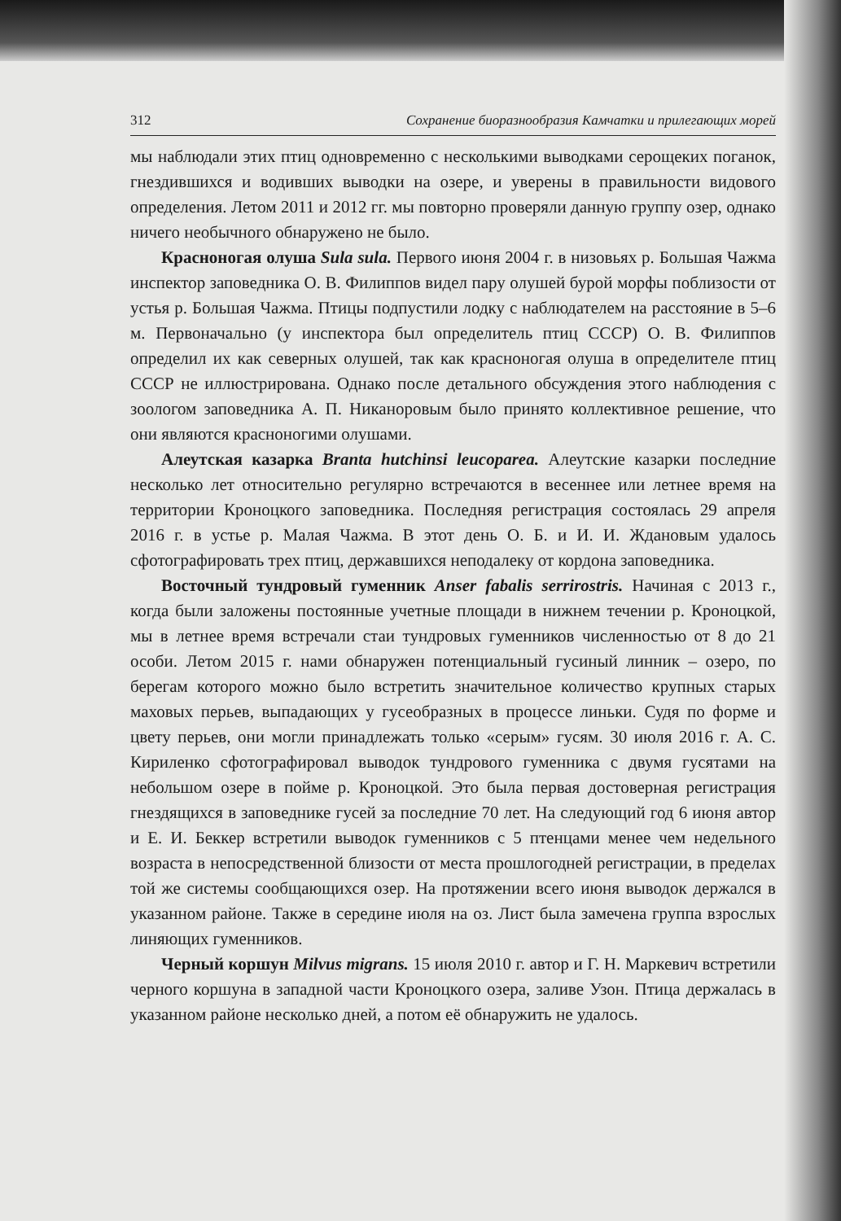312 Сохранение биоразнообразия Камчатки и прилегающих морей
мы наблюдали этих птиц одновременно с несколькими выводками серощеких поганок, гнездившихся и водивших выводки на озере, и уверены в правильности видового определения. Летом 2011 и 2012 гг. мы повторно проверяли данную группу озер, однако ничего необычного обнаружено не было.
Красноногая олуша Sula sula. Первого июня 2004 г. в низовьях р. Большая Чажма инспектор заповедника О. В. Филиппов видел пару олушей бурой морфы поблизости от устья р. Большая Чажма. Птицы подпустили лодку с наблюдателем на расстояние в 5–6 м. Первоначально (у инспектора был определитель птиц СССР) О. В. Филиппов определил их как северных олушей, так как красноногая олуша в определителе птиц СССР не иллюстрирована. Однако после детального обсуждения этого наблюдения с зоологом заповедника А. П. Никаноровым было принято коллективное решение, что они являются красноногими олушами.
Алеутская казарка Branta hutchinsi leucoparea. Алеутские казарки последние несколько лет относительно регулярно встречаются в весеннее или летнее время на территории Кроноцкого заповедника. Последняя регистрация состоялась 29 апреля 2016 г. в устье р. Малая Чажма. В этот день О. Б. и И. И. Ждановым удалось сфотографировать трех птиц, державшихся неподалеку от кордона заповедника.
Восточный тундровый гуменник Anser fabalis serrirostris. Начиная с 2013 г., когда были заложены постоянные учетные площади в нижнем течении р. Кроноцкой, мы в летнее время встречали стаи тундровых гуменников численностью от 8 до 21 особи. Летом 2015 г. нами обнаружен потенциальный гусиный линник – озеро, по берегам которого можно было встретить значительное количество крупных старых маховых перьев, выпадающих у гусеобразных в процессе линьки. Судя по форме и цвету перьев, они могли принадлежать только «серым» гусям. 30 июля 2016 г. А. С. Кириленко сфотографировал выводок тундрового гуменника с двумя гусятами на небольшом озере в пойме р. Кроноцкой. Это была первая достоверная регистрация гнездящихся в заповеднике гусей за последние 70 лет. На следующий год 6 июня автор и Е. И. Беккер встретили выводок гуменников с 5 птенцами менее чем недельного возраста в непосредственной близости от места прошлогодней регистрации, в пределах той же системы сообщающихся озер. На протяжении всего июня выводок держался в указанном районе. Также в середине июля на оз. Лист была замечена группа взрослых линяющих гуменников.
Черный коршун Milvus migrans. 15 июля 2010 г. автор и Г. Н. Маркевич встретили черного коршуна в западной части Кроноцкого озера, заливе Узон. Птица держалась в указанном районе несколько дней, а потом её обнаружить не удалось.